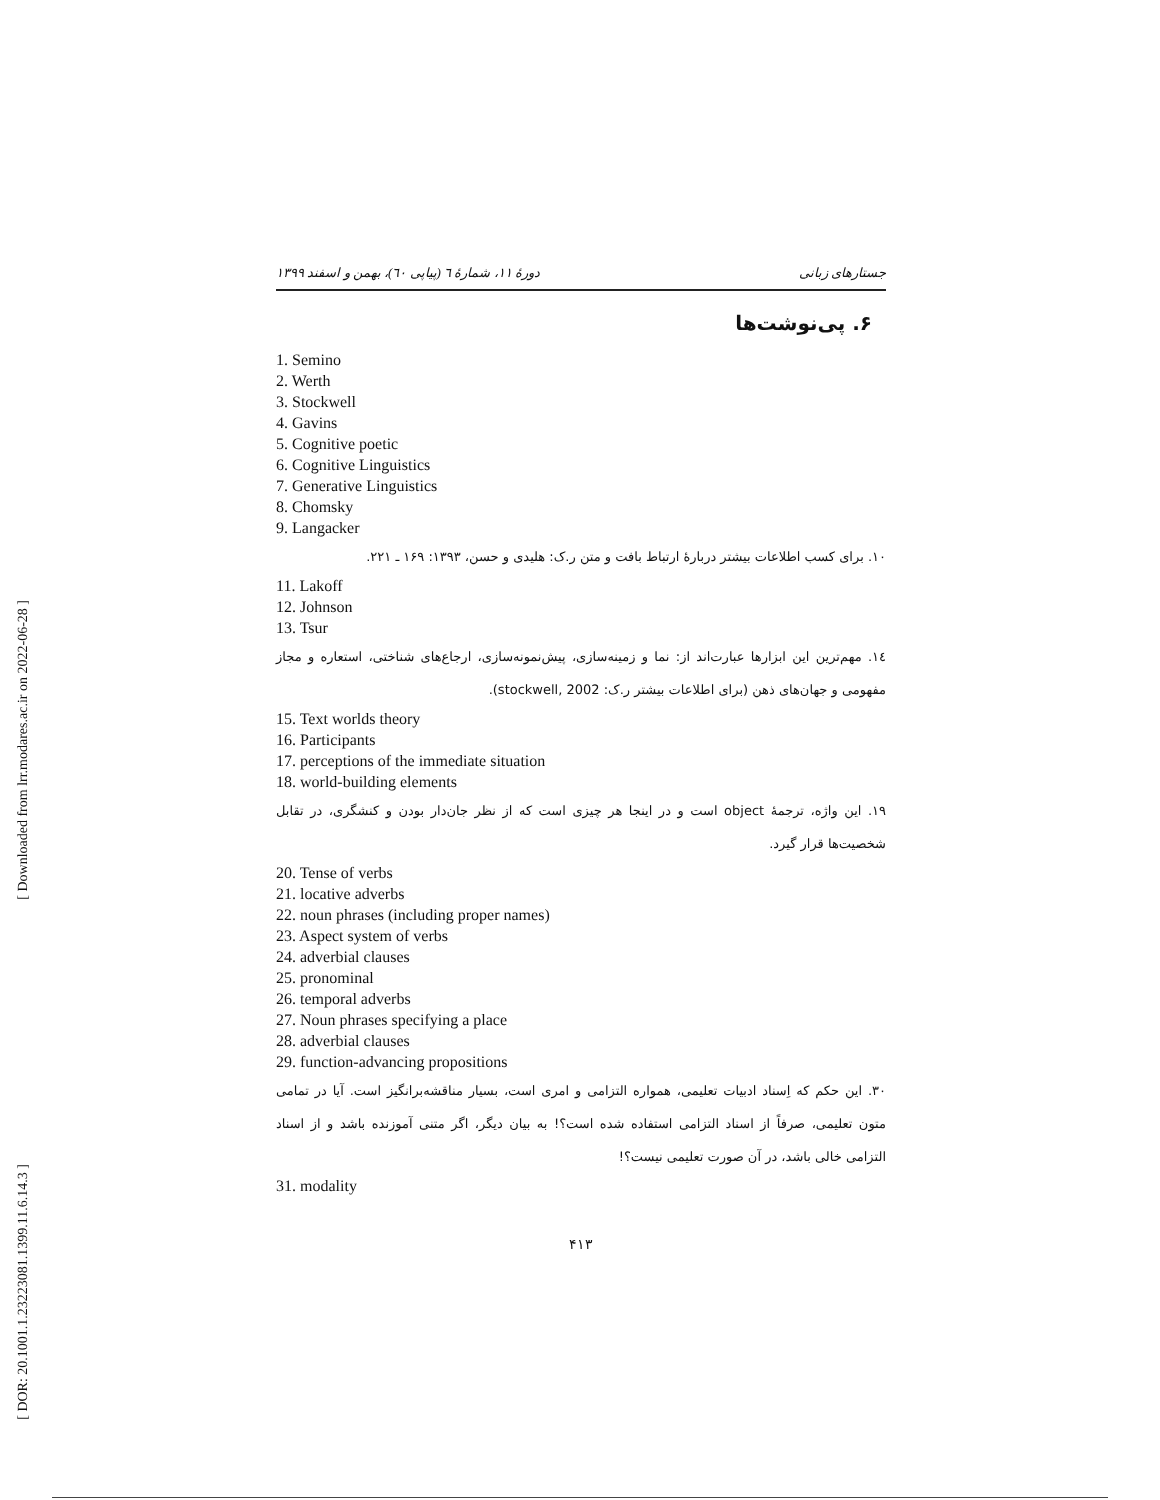[ Downloaded from lrr.modares.ac.ir on 2022-06-28 ]
[ DOR: 20.1001.1.23223081.1399.11.6.14.3 ]
جستارهای زبانی دورهٔ ۱۱، شمارهٔ ٦ (پیاپی ٦٠)، بهمن و اسفند ۱۳۹۹
۶. پی‌نوشت‌ها
1. Semino
2. Werth
3. Stockwell
4. Gavins
5. Cognitive poetic
6. Cognitive Linguistics
7. Generative Linguistics
8. Chomsky
9. Langacker
۱۰. برای کسب اطلاعات بیشتر دربارهٔ ارتباط بافت و متن ر.ک: هلیدی و حسن، ۱۳۹۳: ۱۶۹ ـ ۲۲۱.
11. Lakoff
12. Johnson
13. Tsur
۱٤. مهم‌ترین این ابزارها عبارت‌اند از: نما و زمینه‌سازی، پیش‌نمونه‌سازی، ارجاع‌های شناختی، استعاره و مجاز مفهومی و جهان‌های ذهن (برای اطلاعات بیشتر ر.ک: stockwell, 2002).
15. Text worlds theory
16. Participants
17. perceptions of the immediate situation
18. world-building elements
۱۹. این واژه، ترجمهٔ object است و در اینجا هر چیزی است که از نظر جان‌دار بودن و کنشگری، در تقابل شخصیت‌ها قرار گیرد.
20. Tense of verbs
21. locative adverbs
22. noun phrases (including proper names)
23. Aspect system of verbs
24. adverbial clauses
25. pronominal
26. temporal adverbs
27. Noun phrases specifying a place
28. adverbial clauses
29. function-advancing propositions
۳۰. این حکم که اِسناد ادبیات تعلیمی، همواره التزامی و امری است، بسیار مناقشه‌برانگیز است. آیا در تمامی متون تعلیمی، صرفاً از اسناد التزامی استفاده شده است؟! به بیان دیگر، اگر متنی آموزنده باشد و از اسناد التزامی خالی باشد، در آن صورت تعلیمی نیست؟!
31. modality
۴۱۳